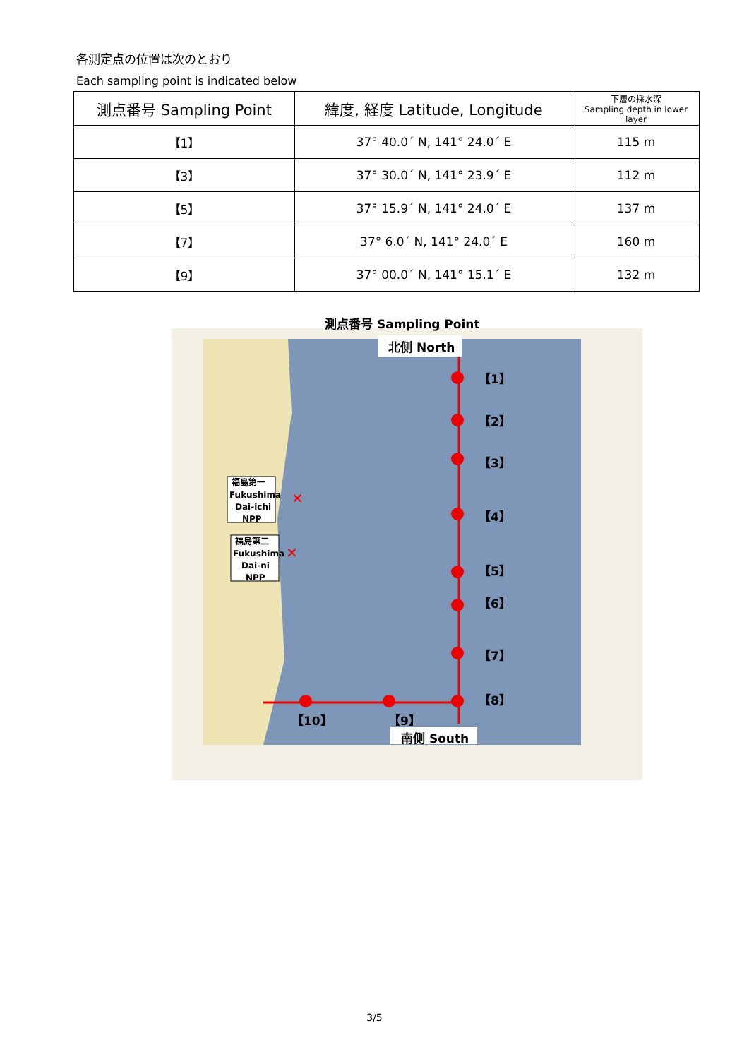各測定点の位置は次のとおり
Each sampling point is indicated below
| 測点番号 Sampling Point | 緯度, 経度 Latitude, Longitude | 下層の採水深 Sampling depth in lower layer |
| --- | --- | --- |
| 【1】 | 37° 40.0´ N, 141° 24.0´ E | 115 m |
| 【3】 | 37° 30.0´ N, 141° 23.9´ E | 112 m |
| 【5】 | 37° 15.9´ N, 141° 24.0´ E | 137 m |
| 【7】 | 37° 6.0´ N, 141° 24.0´ E | 160 m |
| 【9】 | 37° 00.0´ N, 141° 15.1´ E | 132 m |
測点番号 Sampling Point
北側 North
【1】
【2】
【3】
【4】
【5】
【6】
【7】
【8】
【9】
【10】
南側 South
福島第一
Fukushima
Dai-ichi
NPP
福島第二
Fukushima
Dai-ni
NPP
✕
✕
3/5